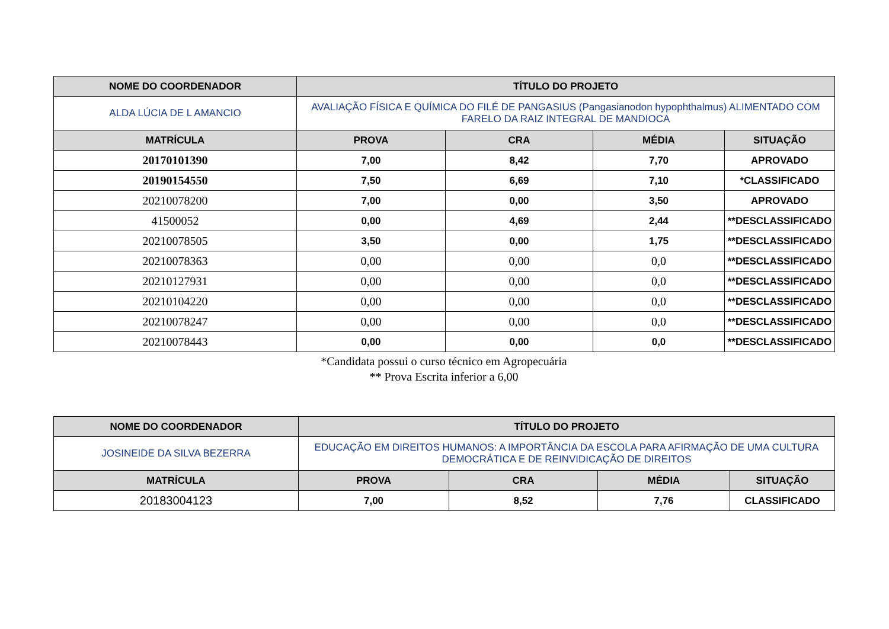| NOME DO COORDENADOR | TÍTULO DO PROJETO | | | |
| --- | --- | --- | --- | --- |
| ALDA LÚCIA DE L AMANCIO | AVALIAÇÃO FÍSICA E QUÍMICA DO FILÉ DE PANGASIUS (Pangasianodon hypophthalmus) ALIMENTADO COM FARELO DA RAIZ INTEGRAL DE MANDIOCA | | | |
| MATRÍCULA | PROVA | CRA | MÉDIA | SITUAÇÃO |
| 20170101390 | 7,00 | 8,42 | 7,70 | APROVADO |
| 20190154550 | 7,50 | 6,69 | 7,10 | *CLASSIFICADO |
| 20210078200 | 7,00 | 0,00 | 3,50 | APROVADO |
| 41500052 | 0,00 | 4,69 | 2,44 | **DESCLASSIFICADO |
| 20210078505 | 3,50 | 0,00 | 1,75 | **DESCLASSIFICADO |
| 20210078363 | 0,00 | 0,00 | 0,0 | **DESCLASSIFICADO |
| 20210127931 | 0,00 | 0,00 | 0,0 | **DESCLASSIFICADO |
| 20210104220 | 0,00 | 0,00 | 0,0 | **DESCLASSIFICADO |
| 20210078247 | 0,00 | 0,00 | 0,0 | **DESCLASSIFICADO |
| 20210078443 | 0,00 | 0,00 | 0,0 | **DESCLASSIFICADO |
*Candidata possui o curso técnico em Agropecuária
** Prova Escrita inferior a 6,00
| NOME DO COORDENADOR | TÍTULO DO PROJETO | | | |
| --- | --- | --- | --- | --- |
| JOSINEIDE DA SILVA BEZERRA | EDUCAÇÃO EM DIREITOS HUMANOS: A IMPORTÂNCIA DA ESCOLA PARA AFIRMAÇÃO DE UMA CULTURA DEMOCRÁTICA E DE REINVIDICAÇÃO DE DIREITOS | | | |
| MATRÍCULA | PROVA | CRA | MÉDIA | SITUAÇÃO |
| 20183004123 | 7,00 | 8,52 | 7,76 | CLASSIFICADO |